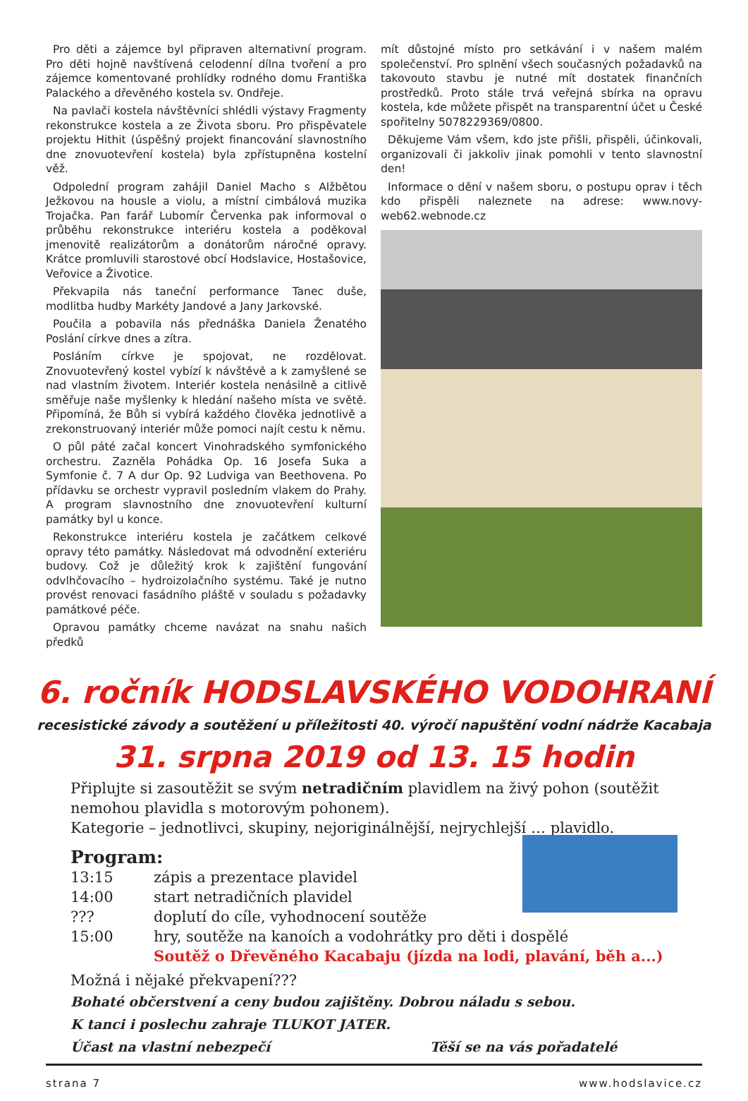Pro děti a zájemce byl připraven alternativní program. Pro děti hojně navštívená celodenní dílna tvoření a pro zájemce komentované prohlídky rodného domu Františka Palackého a dřevěného kostela sv. Ondřeje.
Na pavlači kostela návštěvníci shlédli výstavy Fragmenty rekonstrukce kostela a ze Života sboru. Pro přispěvatele projektu Hithit (úspěšný projekt financování slavnostního dne znovuotevření kostela) byla zpřístupněna kostelní věž.
Odpolední program zahájil Daniel Macho s Alžbětou Ježkovou na housle a violu, a místní cimbálová muzika Trojačka. Pan farář Lubomír Červenka pak informoval o průběhu rekonstrukce interiéru kostela a poděkoval jmenovitě realizátorům a donátorům náročné opravy. Krátce promluvili starostové obcí Hodslavice, Hostašovice, Veřovice a Životice.
Překvapila nás taneční performance Tanec duše, modlitba hudby Markéty Jandové a Jany Jarkovské.
Poučila a pobavila nás přednáška Daniela Ženatého Poslání církve dnes a zítra.
Posláním církve je spojovat, ne rozdělovat. Znovuotevřený kostel vybízí k návštěvě a k zamyšlené se nad vlastním životem. Interiér kostela nenásilně a citlivě směřuje naše myšlenky k hledání našeho místa ve světě. Připomíná, že Bůh si vybírá každého člověka jednotlivě a zrekonstruovaný interiér může pomoci najít cestu k němu.
O půl páté začal koncert Vinohradského symfonického orchestru. Zazněla Pohádka Op. 16 Josefa Suka a Symfonie č. 7 A dur Op. 92 Ludviga van Beethovena. Po přídavku se orchestr vypravil posledním vlakem do Prahy. A program slavnostního dne znovuotevření kulturní památky byl u konce.
Rekonstrukce interiéru kostela je začátkem celkové opravy této památky. Následovat má odvodnění exteriéru budovy. Což je důležitý krok k zajištění fungování odvlhčovacího – hydroizolačního systému. Také je nutno provést renovaci fasádního pláště v souladu s požadavky památkové péče.
Opravou památky chceme navázat na snahu našich předků
mít důstojné místo pro setkávání i v našem malém společenství. Pro splnění všech současných požadavků na takovouto stavbu je nutné mít dostatek finančních prostředků. Proto stále trvá veřejná sbírka na opravu kostela, kde můžete přispět na transparentní účet u České spořitelny 5078229369/0800.
Děkujeme Vám všem, kdo jste přišli, přispěli, účinkovali, organizovali či jakkoliv jinak pomohli v tento slavnostní den!
Informace o dění v našem sboru, o postupu oprav i těch kdo přispěli naleznete na adrese: www.novy-web62.webnode.cz
6. ročník HODSLAVSKÉHO VODOHRANÍ
recesistické závody a soutěžení u příležitosti 40. výročí napuštění vodní nádrže Kacabaja
31. srpna 2019 od 13. 15 hodin
Připlujte si zasoutěžit se svým netradičním plavidlem na živý pohon (soutěžit nemohou plavidla s motorovým pohonem).
Kategorie – jednotlivci, skupiny, nejoriginálnější, nejrychlejší … plavidlo.
Program:
| 13:15 | zápis a prezentace plavidel |
| 14:00 | start netradičních plavidel |
| ??? | doplutí do cíle, vyhodnocení soutěže |
| 15:00 | hry, soutěže na kanoích a vodohrátky pro děti i dospělé |
| | Soutěž o Dřevěného Kacabaju (jízda na lodi, plavání, běh a...) |
Možná i nějaké překvapení???
Bohaté občerstvení a ceny budou zajištěny. Dobrou náladu s sebou.
K tanci i poslechu zahraje TLUKOT JATER.
Účast na vlastní nebezpečí Těší se na vás pořadatelé
strana 7 www.hodslavice.cz